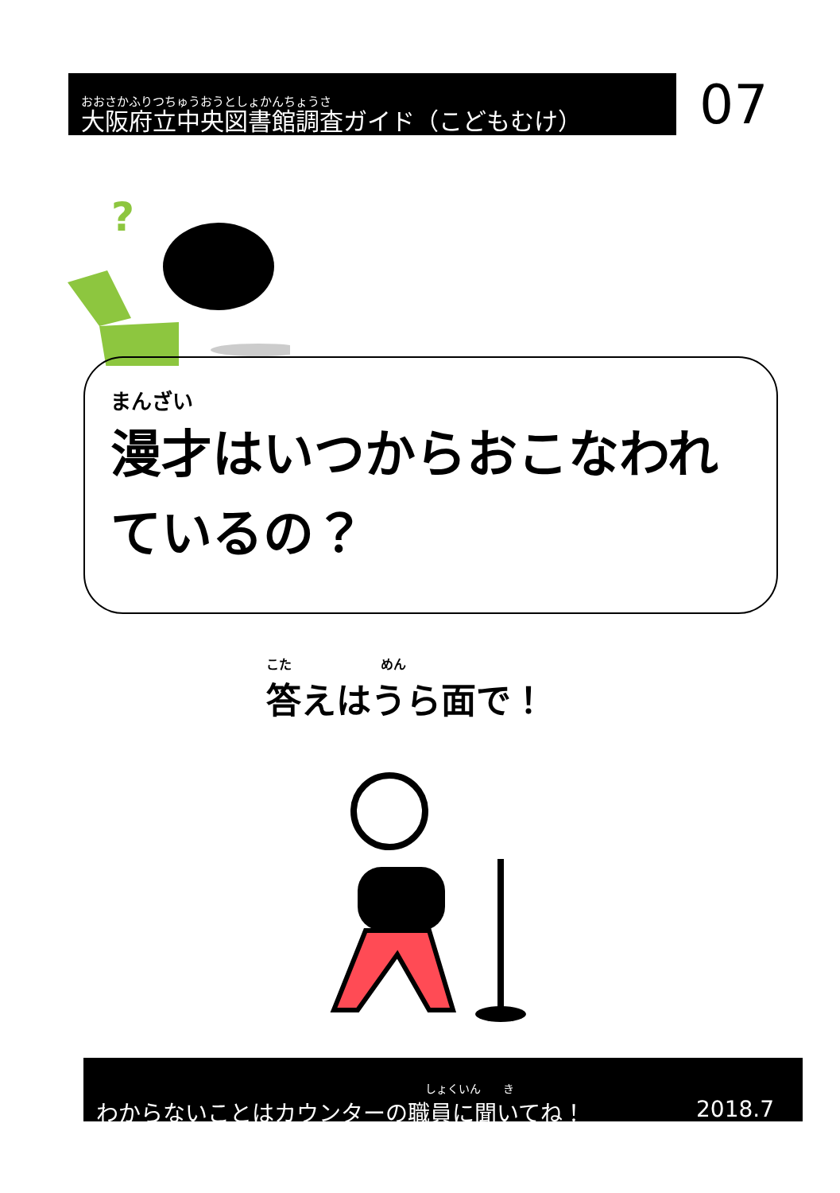おおさかふりつちゅうおうとしょかんちょうさ
大阪府立中央図書館調査ガイド（こどもむけ）
07
?
まんざい
漫才はいつからおこなわれ
ているの？
こた　　　　　　　めん
答えはうら面で！
しょくいん　　き
わからないことはカウンターの職員に聞いてね！ 2018.7